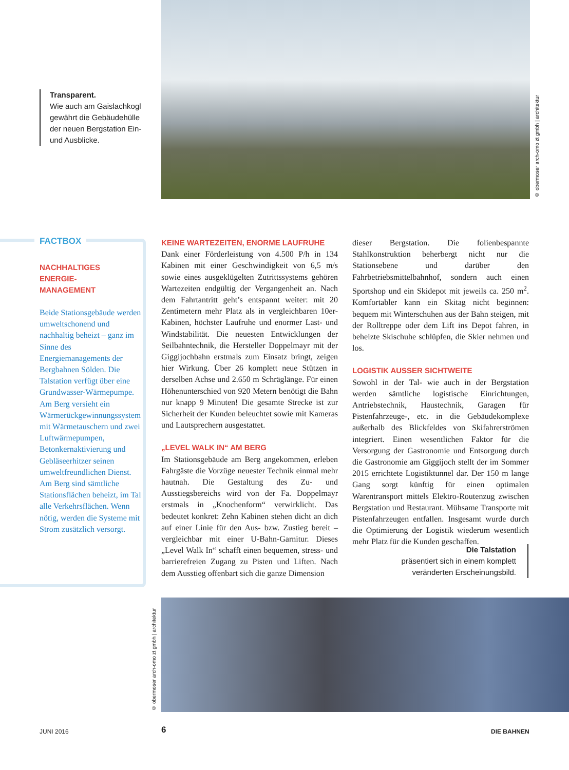Transparent.
Wie auch am Gaislachkogl gewährt die Gebäudehülle der neuen Bergstation Ein- und Ausblicke.
© obermoser arch-omo zt gmbh | architektur
FACTBOX
NACHHALTIGES
ENERGIE-
MANAGEMENT
Beide Stationsgebäude werden umweltschonend und nachhaltig beheizt – ganz im Sinne des Energiemanagements der Bergbahnen Sölden. Die Talstation verfügt über eine Grundwasser-Wärmepumpe. Am Berg versieht ein Wärmerückgewinnungssystem mit Wärmetauschern und zwei Luftwärmepumpen, Betonkernaktivierung und Gebläseerhitzer seinen umweltfreundlichen Dienst. Am Berg sind sämtliche Stationsflächen beheizt, im Tal alle Verkehrsflächen. Wenn nötig, werden die Systeme mit Strom zusätzlich versorgt.
KEINE WARTEZEITEN, ENORME LAUFRUHE
Dank einer Förderleistung von 4.500 P/h in 134 Kabinen mit einer Geschwindigkeit von 6,5 m/s sowie eines ausgeklügelten Zutrittssystems gehören Wartezeiten endgültig der Vergangenheit an. Nach dem Fahrtantritt geht’s entspannt weiter: mit 20 Zentimetern mehr Platz als in vergleichbaren 10er-Kabinen, höchster Laufruhe und enormer Last- und Windstabilität. Die neuesten Entwicklungen der Seilbahntechnik, die Hersteller Doppelmayr mit der Giggijochbahn erstmals zum Einsatz bringt, zeigen hier Wirkung. Über 26 komplett neue Stützen in derselben Achse und 2.650 m Schräglänge. Für einen Höhenunterschied von 920 Metern benötigt die Bahn nur knapp 9 Minuten! Die gesamte Strecke ist zur Sicherheit der Kunden beleuchtet sowie mit Kameras und Lautsprechern ausgestattet.
„LEVEL WALK IN“ AM BERG
Im Stationsgebäude am Berg angekommen, erleben Fahrgäste die Vorzüge neuester Technik einmal mehr hautnah. Die Gestaltung des Zu- und Ausstiegsbereichs wird von der Fa. Doppelmayr erstmals in „Knochenform“ verwirklicht. Das bedeutet konkret: Zehn Kabinen stehen dicht an dich auf einer Linie für den Aus- bzw. Zustieg bereit – vergleichbar mit einer U-Bahn-Garnitur. Dieses „Level Walk In“ schafft einen bequemen, stress- und barrierefreien Zugang zu Pisten und Liften. Nach dem Ausstieg offenbart sich die ganze Dimension
dieser Bergstation. Die folienbespannte Stahlkonstruktion beherbergt nicht nur die Stationsebene und darüber den Fahrbetriebsmittelbahnhof, sondern auch einen Sportshop und ein Skidepot mit jeweils ca. 250 m<sup>2</sup>. Komfortabler kann ein Skitag nicht beginnen: bequem mit Winterschuhen aus der Bahn steigen, mit der Rolltreppe oder dem Lift ins Depot fahren, in beheizte Skischuhe schlüpfen, die Skier nehmen und los.
LOGISTIK AUSSER SICHTWEITE
Sowohl in der Tal- wie auch in der Bergstation werden sämtliche logistische Einrichtungen, Antriebstechnik, Haustechnik, Garagen für Pistenfahrzeuge-, etc. in die Gebäudekomplexe außerhalb des Blickfeldes von Skifahrerströmen integriert. Einen wesentlichen Faktor für die Versorgung der Gastronomie und Entsorgung durch die Gastronomie am Giggijoch stellt der im Sommer 2015 errichtete Logistiktunnel dar. Der 150 m lange Gang sorgt künftig für einen optimalen Warentransport mittels Elektro-Routenzug zwischen Bergstation und Restaurant. Mühsame Transporte mit Pistenfahrzeugen entfallen. Insgesamt wurde durch die Optimierung der Logistik wiederum wesentlich mehr Platz für die Kunden geschaffen.
Die Talstation
präsentiert sich in einem komplett veränderten Erscheinungsbild.
© obermoser arch-omo zt gmbh | architektur
JUNI 2016 6 DIE BAHNEN